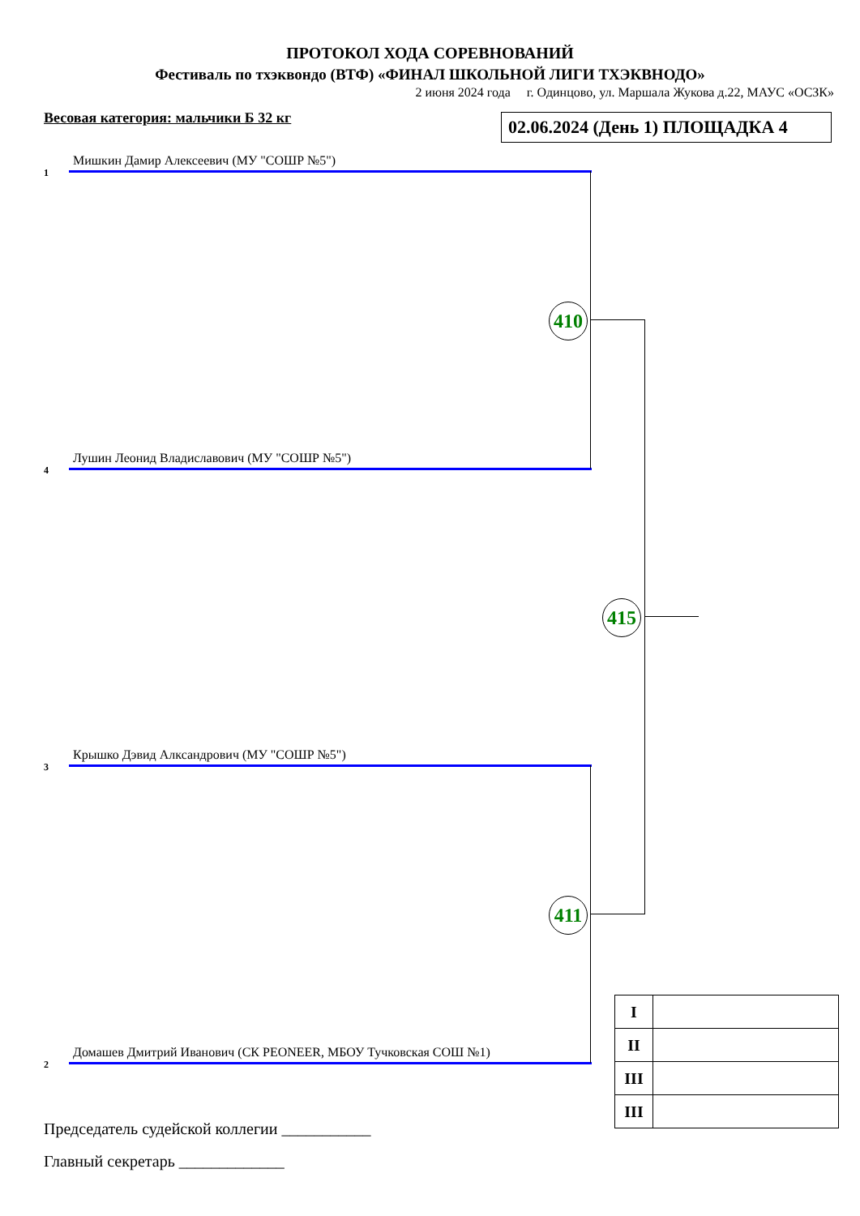ПРОТОКОЛ ХОДА СОРЕВНОВАНИЙ
Фестиваль по тхэквондо (ВТФ) «ФИНАЛ ШКОЛЬНОЙ ЛИГИ ТХЭКВНОДО»
2 июня 2024 года г. Одинцово, ул. Маршала Жукова д.22, МАУС «ОСЗК»
Весовая категория: мальчики Б 32 кг
02.06.2024 (День 1) ПЛОЩАДКА 4
Мишкин Дамир Алексеевич (МУ "СОШР №5")
1
Лушин Леонид Владиславович (МУ "СОШР №5")
4
Крышко Дэвид Алксандрович (МУ "СОШР №5")
3
Домашев Дмитрий Иванович (СК PEONEER, МБОУ Тучковская СОШ №1)
2
410
411
415
| I | |
| II | |
| III | |
| III | |
Председатель судейской коллегии ___________
Главный секретарь _____________